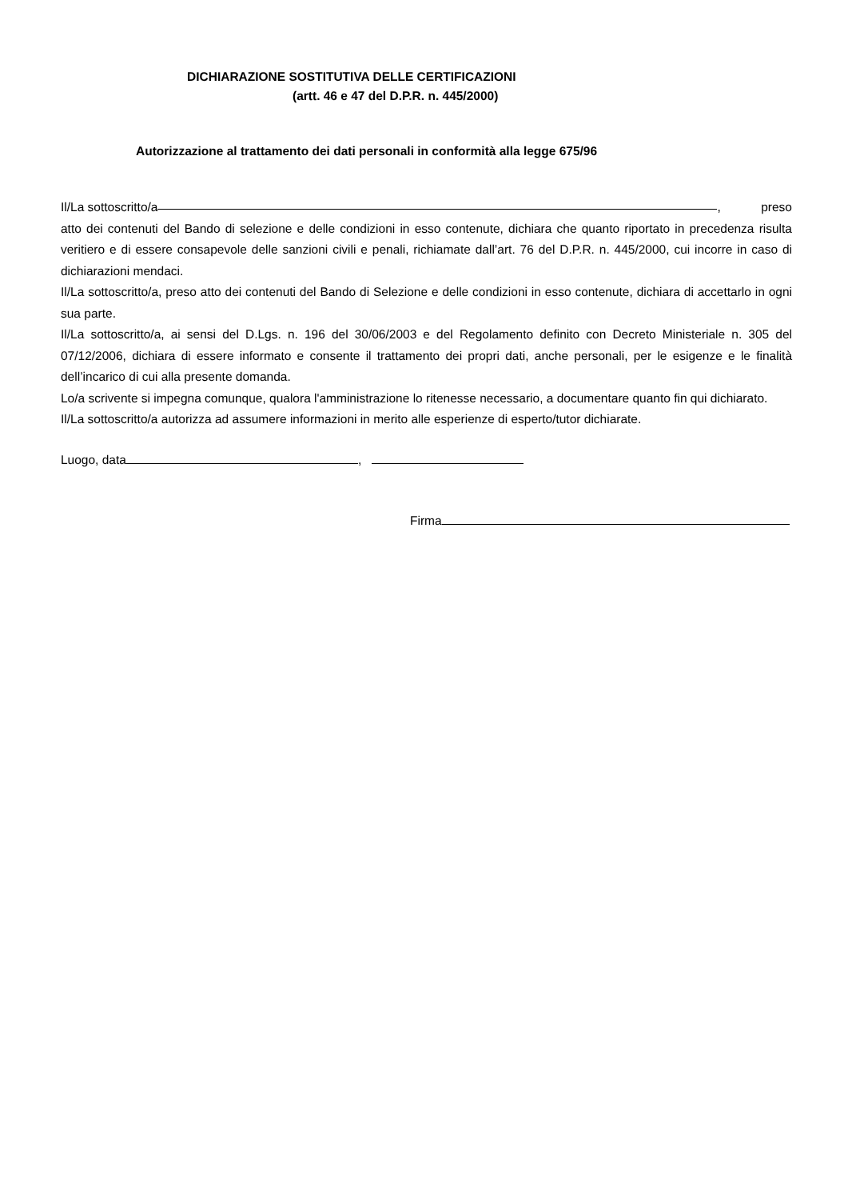DICHIARAZIONE SOSTITUTIVA DELLE CERTIFICAZIONI
(artt. 46 e 47 del D.P.R. n. 445/2000)
Autorizzazione al trattamento dei dati personali in conformità alla legge 675/96
Il/La sottoscritto/a , preso
atto dei contenuti del Bando di selezione e delle condizioni in esso contenute, dichiara che quanto riportato in precedenza risulta veritiero e di essere consapevole delle sanzioni civili e penali, richiamate dall’art. 76 del D.P.R. n. 445/2000, cui incorre in caso di dichiarazioni mendaci.
Il/La sottoscritto/a, preso atto dei contenuti del Bando di Selezione e delle condizioni in esso contenute, dichiara di accettarlo in ogni sua parte.
Il/La sottoscritto/a, ai sensi del D.Lgs. n. 196 del 30/06/2003 e del Regolamento definito con Decreto Ministeriale n. 305 del 07/12/2006, dichiara di essere informato e consente il trattamento dei propri dati, anche personali, per le esigenze e le finalità dell’incarico di cui alla presente domanda.
Lo/a scrivente si impegna comunque, qualora l'amministrazione lo ritenesse necessario, a documentare quanto fin qui dichiarato.
Il/La sottoscritto/a autorizza ad assumere informazioni in merito alle esperienze di esperto/tutor dichiarate.
Luogo, data ,
Firma